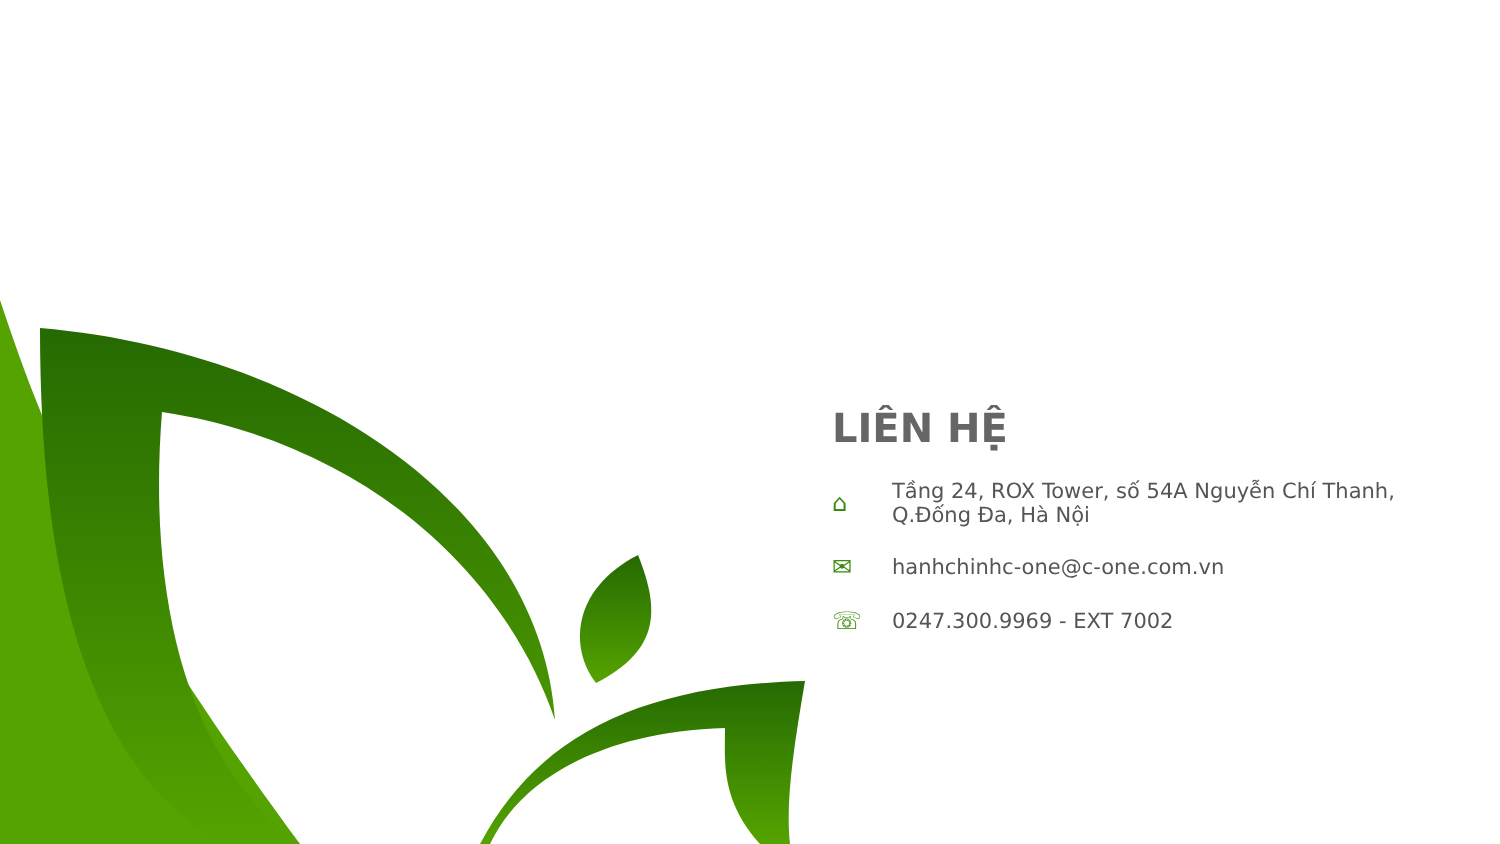LIÊN HỆ
⌂
Tầng 24, ROX Tower, số 54A Nguyễn Chí Thanh,
Q.Đống Đa, Hà Nội
✉ hanhchinhc-one@c-one.com.vn
☏ 0247.300.9969 - EXT 7002